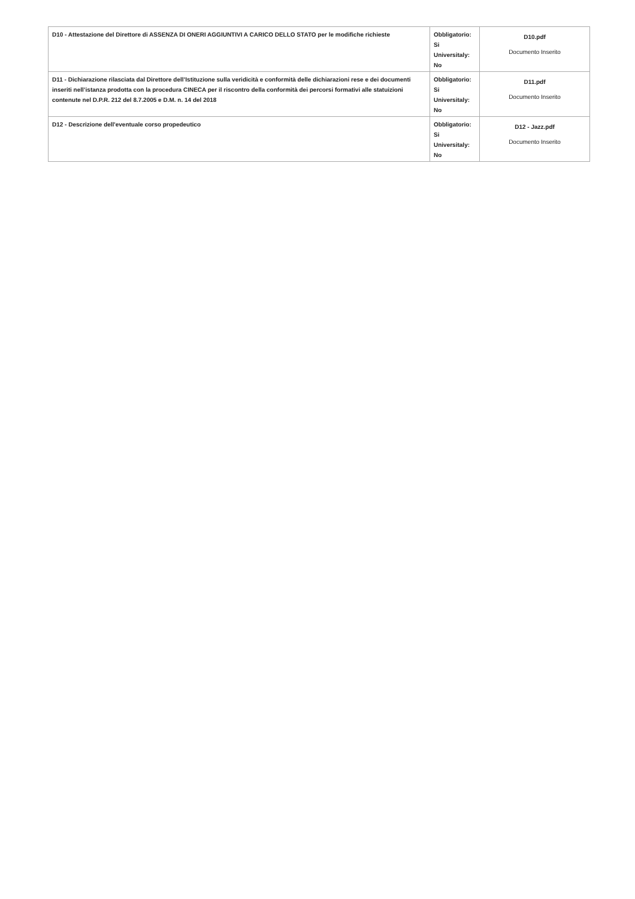| D10 - Attestazione del Direttore di ASSENZA DI ONERI AGGIUNTIVI A CARICO DELLO STATO per le modifiche richieste | Obbligatorio: Si Universitaly: No | D10.pdf Documento Inserito |
| D11 - Dichiarazione rilasciata dal Direttore dell’Istituzione sulla veridicità e conformità delle dichiarazioni rese e dei documenti inseriti nell’istanza prodotta con la procedura CINECA per il riscontro della conformità dei percorsi formativi alle statuizioni contenute nel D.P.R. 212 del 8.7.2005 e D.M. n. 14 del 2018 | Obbligatorio: Si Universitaly: No | D11.pdf Documento Inserito |
| D12 - Descrizione dell'eventuale corso propedeutico | Obbligatorio: Si Universitaly: No | D12 - Jazz.pdf Documento Inserito |